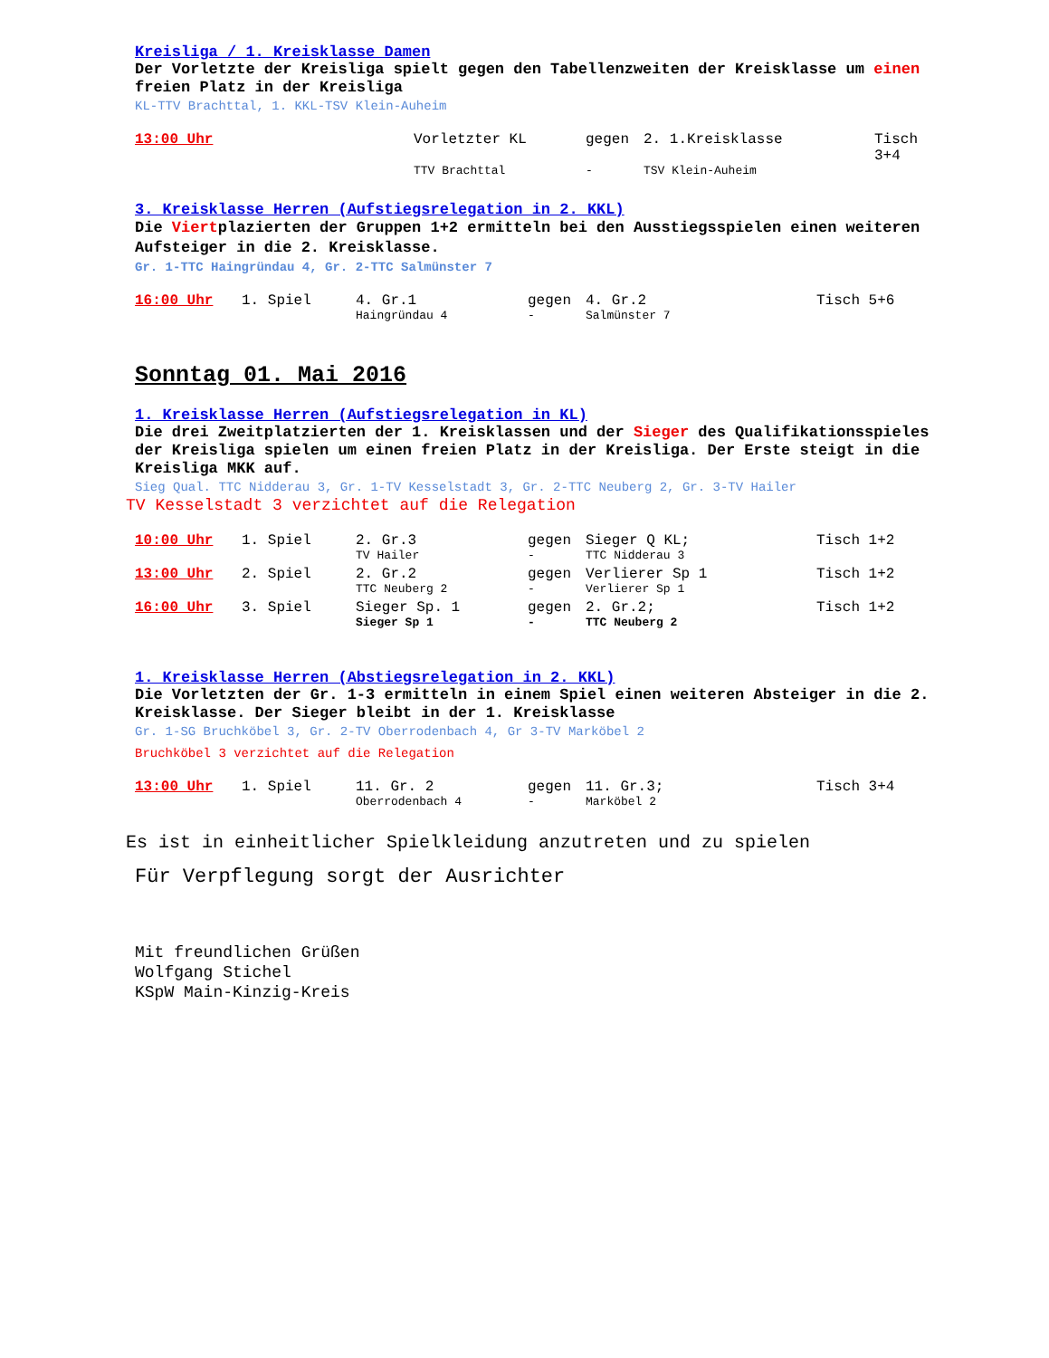Kreisliga / 1. Kreisklasse Damen
Der Vorletzte der Kreisliga spielt gegen den Tabellenzweiten der Kreisklasse um einen freien Platz in der Kreisliga
KL-TTV Brachttal, 1. KKL-TSV Klein-Auheim
| 13:00 Uhr | | Vorletzter KL | gegen | 2. 1.Kreisklasse | Tisch 3+4 |
| | | TTV Brachttal | - | TSV Klein-Auheim | |
3. Kreisklasse Herren (Aufstiegsrelegation in 2. KKL)
Die Viertplazierten der Gruppen 1+2 ermitteln bei den Ausstiegsspielen einen weiteren Aufsteiger in die 2. Kreisklasse.
Gr. 1-TTC Haingründau 4, Gr. 2-TTC Salmünster 7
| 16:00 Uhr | 1. Spiel | 4. Gr.1 | gegen | 4. Gr.2 | Tisch 5+6 |
| | | Haingründau 4 | - | Salmünster 7 | |
Sonntag 01. Mai 2016
1. Kreisklasse Herren (Aufstiegsrelegation in KL)
Die drei Zweitplatzierten der 1. Kreisklassen und der Sieger des Qualifikationsspieles der Kreisliga spielen um einen freien Platz in der Kreisliga. Der Erste steigt in die Kreisliga MKK auf.
Sieg Qual. TTC Nidderau 3, Gr. 1-TV Kesselstadt 3, Gr. 2-TTC Neuberg 2, Gr. 3-TV Hailer
TV Kesselstadt 3 verzichtet auf die Relegation
| 10:00 Uhr | 1. Spiel | 2. Gr.3 | gegen | Sieger Q KL; | Tisch 1+2 |
| | | TV Hailer | - | TTC Nidderau 3 | |
| 13:00 Uhr | 2. Spiel | 2. Gr.2 | gegen | Verlierer Sp 1 | Tisch 1+2 |
| | | TTC Neuberg 2 | - | Verlierer Sp 1 | |
| 16:00 Uhr | 3. Spiel | Sieger Sp. 1 | gegen | 2. Gr.2; | Tisch 1+2 |
| | | Sieger Sp 1 | - | TTC Neuberg 2 | |
1. Kreisklasse Herren (Abstiegsrelegation in 2. KKL)
Die Vorletzten der Gr. 1-3 ermitteln in einem Spiel einen weiteren Absteiger in die 2. Kreisklasse. Der Sieger bleibt in der 1. Kreisklasse
Gr. 1-SG Bruchköbel 3, Gr. 2-TV Oberrodenbach 4, Gr 3-TV Marköbel 2
Bruchköbel 3 verzichtet auf die Relegation
| 13:00 Uhr | 1. Spiel | 11. Gr. 2 | gegen | 11. Gr.3; | Tisch 3+4 |
| | | Oberrodenbach 4 | - | Marköbel 2 | |
Es ist in einheitlicher Spielkleidung anzutreten und zu spielen
Für Verpflegung sorgt der Ausrichter
Mit freundlichen Grüßen
Wolfgang Stichel
KSpW Main-Kinzig-Kreis